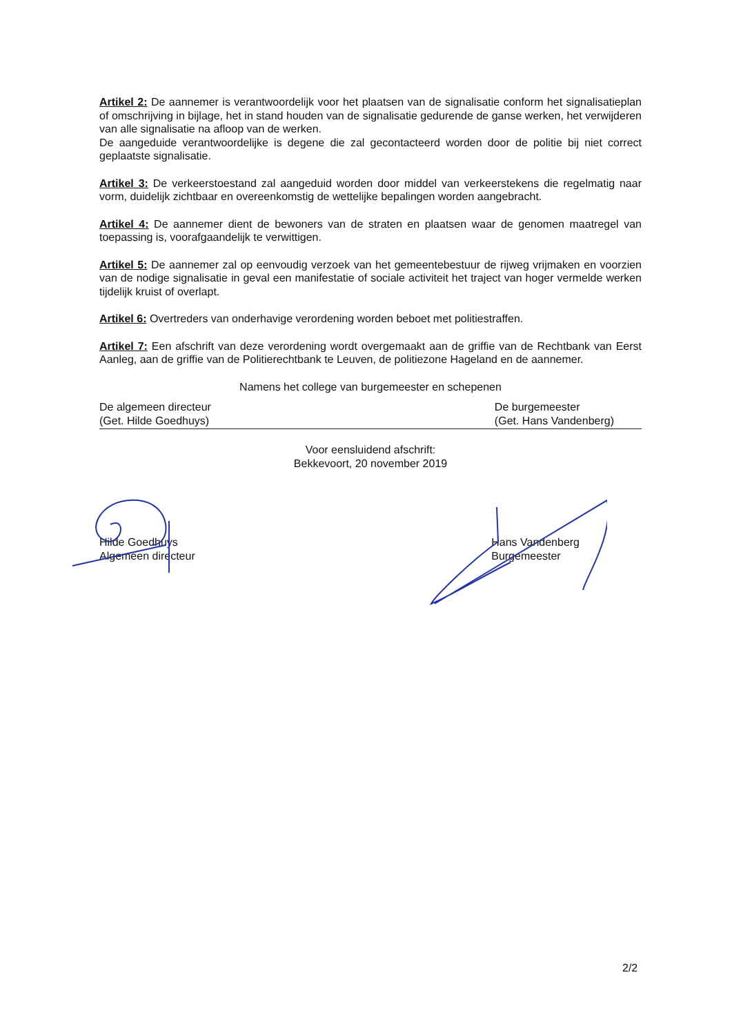Artikel 2: De aannemer is verantwoordelijk voor het plaatsen van de signalisatie conform het signalisatieplan of omschrijving in bijlage, het in stand houden van de signalisatie gedurende de ganse werken, het verwijderen van alle signalisatie na afloop van de werken.
De aangeduide verantwoordelijke is degene die zal gecontacteerd worden door de politie bij niet correct geplaatste signalisatie.
Artikel 3: De verkeerstoestand zal aangeduid worden door middel van verkeerstekens die regelmatig naar vorm, duidelijk zichtbaar en overeenkomstig de wettelijke bepalingen worden aangebracht.
Artikel 4: De aannemer dient de bewoners van de straten en plaatsen waar de genomen maatregel van toepassing is, voorafgaandelijk te verwittigen.
Artikel 5: De aannemer zal op eenvoudig verzoek van het gemeentebestuur de rijweg vrijmaken en voorzien van de nodige signalisatie in geval een manifestatie of sociale activiteit het traject van hoger vermelde werken tijdelijk kruist of overlapt.
Artikel 6: Overtreders van onderhavige verordening worden beboet met politiestraffen.
Artikel 7: Een afschrift van deze verordening wordt overgemaakt aan de griffie van de Rechtbank van Eerst Aanleg, aan de griffie van de Politierechtbank te Leuven, de politiezone Hageland en de aannemer.
Namens het college van burgemeester en schepenen
De algemeen directeur
(Get. Hilde Goedhuys)
De burgemeester
(Get. Hans Vandenberg)
Voor eensluidend afschrift:
Bekkevoort, 20 november 2019
Hilde Goedhuys
Algemeen directeur
Hans Vandenberg
Burgemeester
2/2